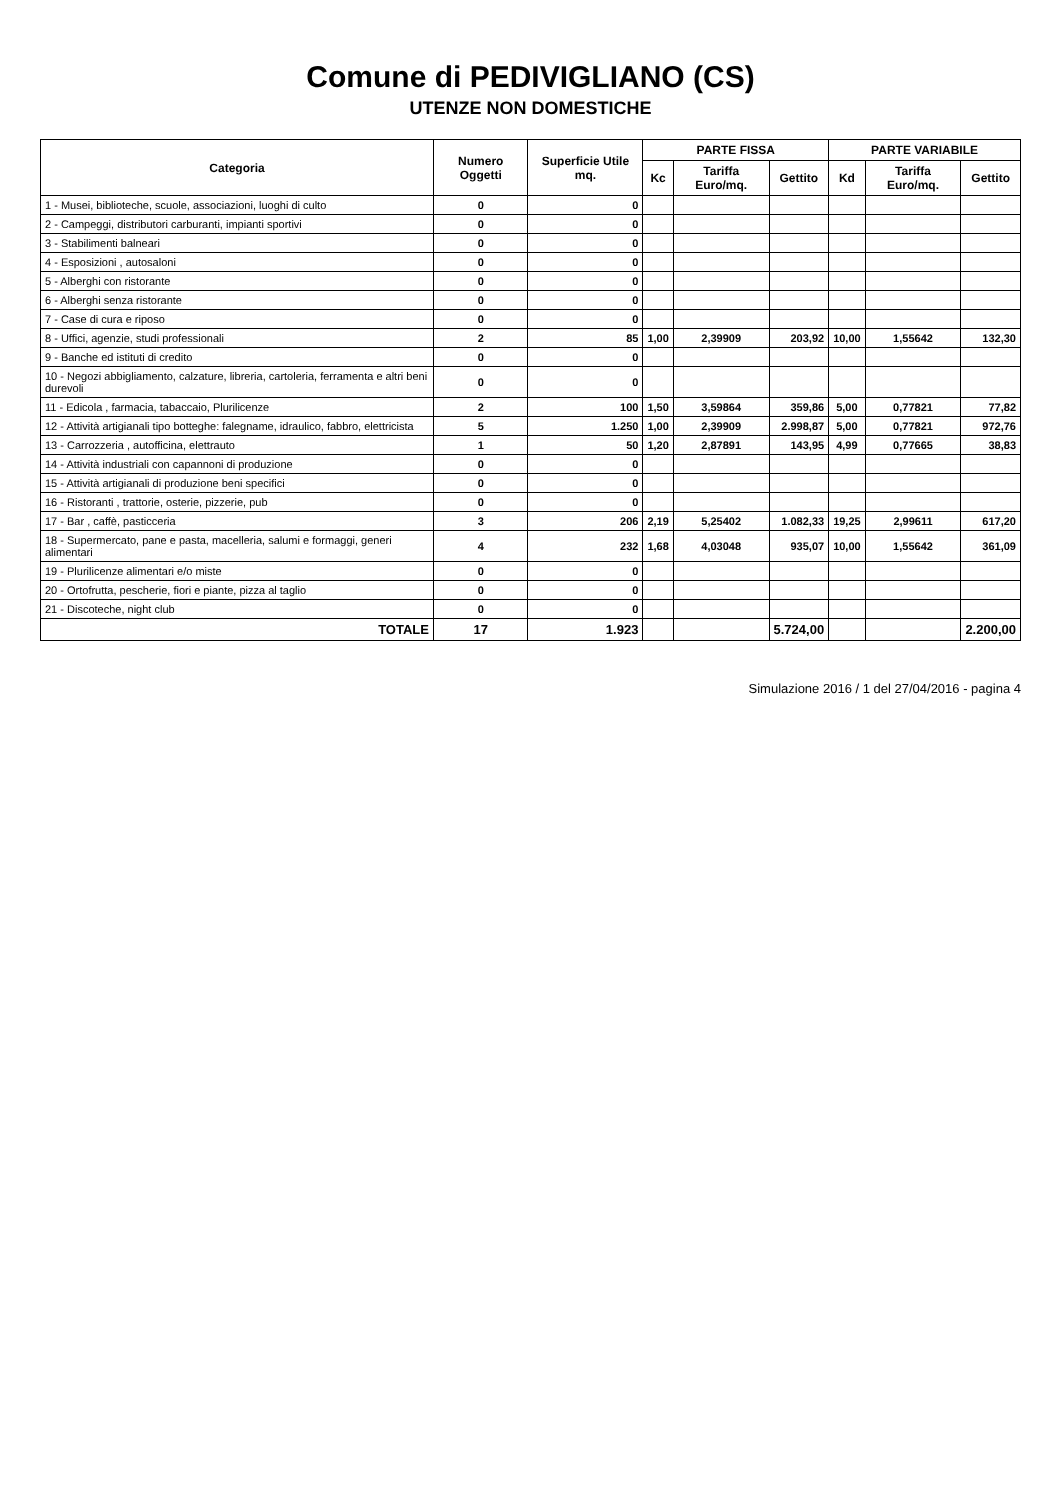Comune di PEDIVIGLIANO (CS)
UTENZE NON DOMESTICHE
| Categoria | Numero Oggetti | Superficie Utile mq. | PARTE FISSA | | | PARTE VARIABILE | | |
| --- | --- | --- | --- | --- | --- | --- | --- | --- |
| | | | Kc | Tariffa Euro/mq. | Gettito | Kd | Tariffa Euro/mq. | Gettito |
| 1 - Musei, biblioteche, scuole, associazioni, luoghi di culto | 0 | 0 | | | | | | |
| 2 - Campeggi, distributori carburanti, impianti sportivi | 0 | 0 | | | | | | |
| 3 - Stabilimenti balneari | 0 | 0 | | | | | | |
| 4 - Esposizioni , autosaloni | 0 | 0 | | | | | | |
| 5 - Alberghi con ristorante | 0 | 0 | | | | | | |
| 6 - Alberghi senza ristorante | 0 | 0 | | | | | | |
| 7 - Case di cura e riposo | 0 | 0 | | | | | | |
| 8 - Uffici, agenzie, studi professionali | 2 | 85 | 1,00 | 2,39909 | 203,92 | 10,00 | 1,55642 | 132,30 |
| 9 - Banche ed istituti di credito | 0 | 0 | | | | | | |
| 10 - Negozi abbigliamento, calzature, libreria, cartoleria, ferramenta e altri beni durevoli | 0 | 0 | | | | | | |
| 11 - Edicola , farmacia, tabaccaio, Plurilicenze | 2 | 100 | 1,50 | 3,59864 | 359,86 | 5,00 | 0,77821 | 77,82 |
| 12 - Attività artigianali tipo botteghe: falegname, idraulico, fabbro, elettricista | 5 | 1.250 | 1,00 | 2,39909 | 2.998,87 | 5,00 | 0,77821 | 972,76 |
| 13 - Carrozzeria , autofficina, elettrauto | 1 | 50 | 1,20 | 2,87891 | 143,95 | 4,99 | 0,77665 | 38,83 |
| 14 - Attività industriali con capannoni di produzione | 0 | 0 | | | | | | |
| 15 - Attività artigianali di produzione beni specifici | 0 | 0 | | | | | | |
| 16 - Ristoranti , trattorie, osterie, pizzerie, pub | 0 | 0 | | | | | | |
| 17 - Bar , caffè, pasticceria | 3 | 206 | 2,19 | 5,25402 | 1.082,33 | 19,25 | 2,99611 | 617,20 |
| 18 - Supermercato, pane e pasta, macelleria, salumi e formaggi, generi alimentari | 4 | 232 | 1,68 | 4,03048 | 935,07 | 10,00 | 1,55642 | 361,09 |
| 19 - Plurilicenze alimentari e/o miste | 0 | 0 | | | | | | |
| 20 - Ortofrutta, pescherie, fiori e piante, pizza al taglio | 0 | 0 | | | | | | |
| 21 - Discoteche, night club | 0 | 0 | | | | | | |
| TOTALE | 17 | 1.923 | | | 5.724,00 | | | 2.200,00 |
Simulazione 2016 / 1 del 27/04/2016 - pagina 4